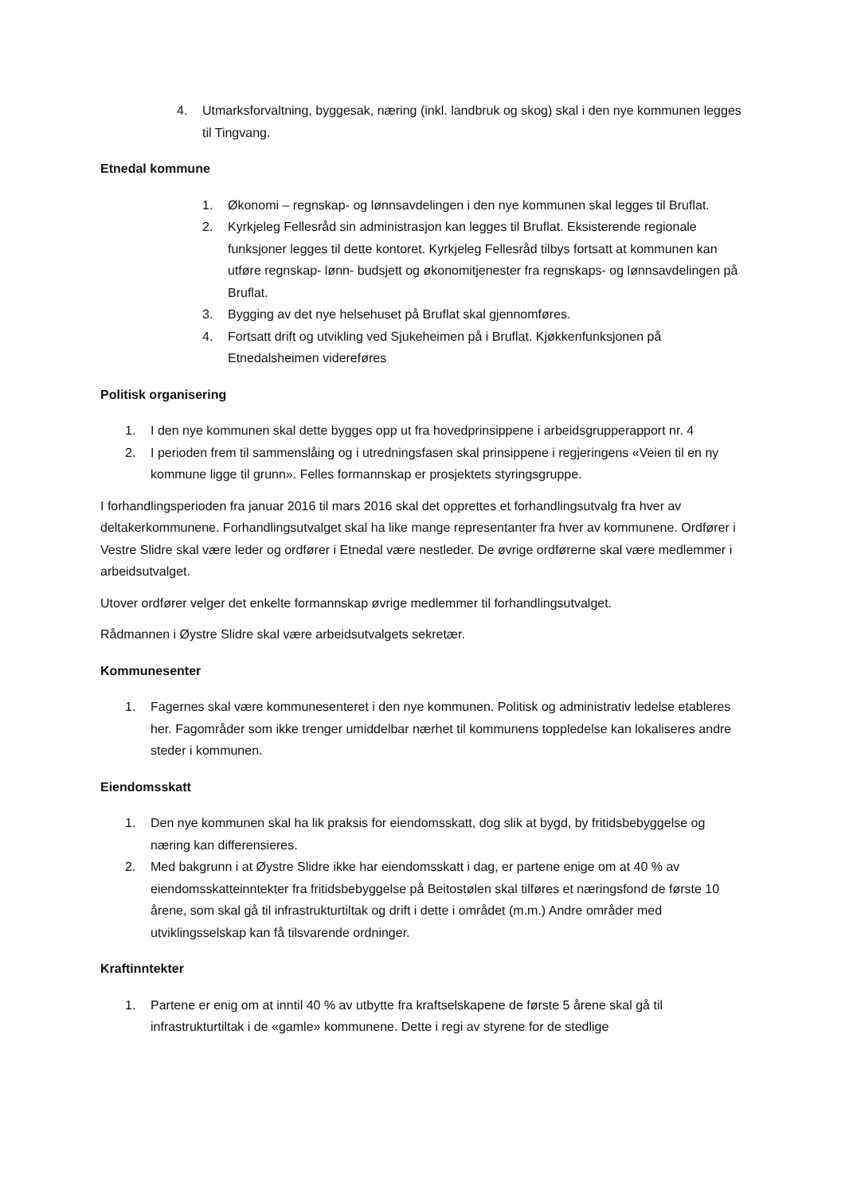4. Utmarksforvaltning, byggesak, næring (inkl. landbruk og skog) skal i den nye kommunen legges til Tingvang.
Etnedal kommune
1. Økonomi – regnskap- og lønnsavdelingen i den nye kommunen skal legges til Bruflat.
2. Kyrkjeleg Fellesråd sin administrasjon kan legges til Bruflat. Eksisterende regionale funksjoner legges til dette kontoret. Kyrkjeleg Fellesråd tilbys fortsatt at kommunen kan utføre regnskap- lønn- budsjett og økonomitjenester fra regnskaps- og lønnsavdelingen på Bruflat.
3. Bygging av det nye helsehuset på Bruflat skal gjennomføres.
4. Fortsatt drift og utvikling ved Sjukeheimen på i Bruflat. Kjøkkenfunksjonen på Etnedalsheimen videreføres
Politisk organisering
1. I den nye kommunen skal dette bygges opp ut fra hovedprinsippene i arbeidsgrupperapport nr. 4
2. I perioden frem til sammenslåing og i utredningsfasen skal prinsippene i regjeringens «Veien til en ny kommune ligge til grunn». Felles formannskap er prosjektets styringsgruppe.
I forhandlingsperioden fra januar 2016 til mars 2016 skal det opprettes et forhandlingsutvalg fra hver av deltakerkommunene. Forhandlingsutvalget skal ha like mange representanter fra hver av kommunene. Ordfører i Vestre Slidre skal være leder og ordfører i Etnedal være nestleder. De øvrige ordførerne skal være medlemmer i arbeidsutvalget.
Utover ordfører velger det enkelte formannskap øvrige medlemmer til forhandlingsutvalget.
Rådmannen i Øystre Slidre skal være arbeidsutvalgets sekretær.
Kommunesenter
1. Fagernes skal være kommunesenteret i den nye kommunen. Politisk og administrativ ledelse etableres her. Fagområder som ikke trenger umiddelbar nærhet til kommunens toppledelse kan lokaliseres andre steder i kommunen.
Eiendomsskatt
1. Den nye kommunen skal ha lik praksis for eiendomsskatt, dog slik at bygd, by fritidsbebyggelse og næring kan differensieres.
2. Med bakgrunn i at Øystre Slidre ikke har eiendomsskatt i dag, er partene enige om at 40 % av eiendomsskatteinntekter fra fritidsbebyggelse på Beitostølen skal tilføres et næringsfond de første 10 årene, som skal gå til infrastrukturtiltak og drift i dette i området (m.m.) Andre områder med utviklingsselskap kan få tilsvarende ordninger.
Kraftinntekter
1. Partene er enig om at inntil 40 % av utbytte fra kraftselskapene de første 5 årene skal gå til infrastrukturtiltak i de «gamle» kommunene. Dette i regi av styrene for de stedlige